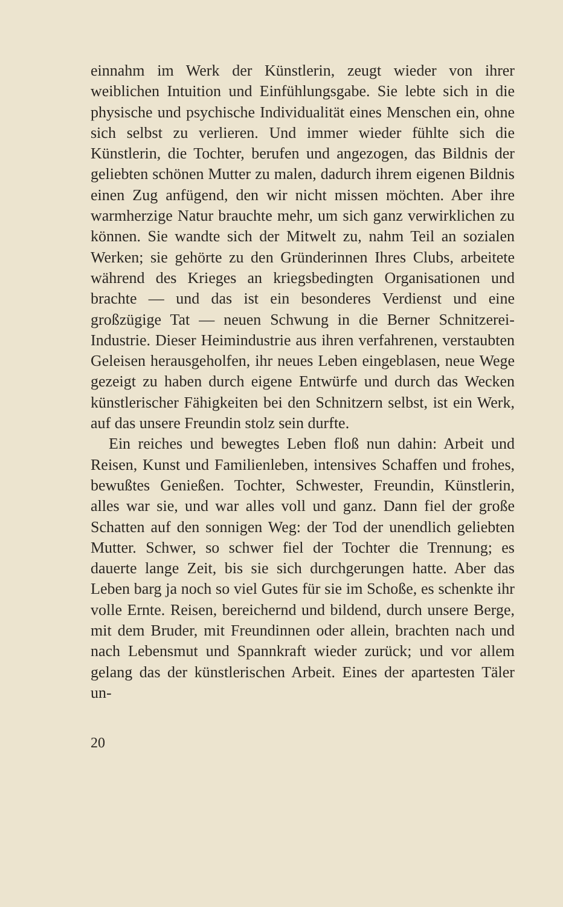einnahm im Werk der Künstlerin, zeugt wieder von ihrer weiblichen Intuition und Einfühlungsgabe. Sie lebte sich in die physische und psychische Individualität eines Menschen ein, ohne sich selbst zu verlieren. Und immer wieder fühlte sich die Künstlerin, die Tochter, berufen und angezogen, das Bildnis der geliebten schönen Mutter zu malen, dadurch ihrem eigenen Bildnis einen Zug anfügend, den wir nicht missen möchten. Aber ihre warmherzige Natur brauchte mehr, um sich ganz verwirklichen zu können. Sie wandte sich der Mitwelt zu, nahm Teil an sozialen Werken; sie gehörte zu den Gründerinnen Ihres Clubs, arbeitete während des Krieges an kriegsbedingten Organisationen und brachte — und das ist ein besonderes Verdienst und eine großzügige Tat — neuen Schwung in die Berner Schnitzerei-Industrie. Dieser Heimindustrie aus ihren verfahrenen, verstaubten Geleisen herausgeholfen, ihr neues Leben eingeblasen, neue Wege gezeigt zu haben durch eigene Entwürfe und durch das Wecken künstlerischer Fähigkeiten bei den Schnitzern selbst, ist ein Werk, auf das unsere Freundin stolz sein durfte.
Ein reiches und bewegtes Leben floß nun dahin: Arbeit und Reisen, Kunst und Familienleben, intensives Schaffen und frohes, bewußtes Genießen. Tochter, Schwester, Freundin, Künstlerin, alles war sie, und war alles voll und ganz. Dann fiel der große Schatten auf den sonnigen Weg: der Tod der unendlich geliebten Mutter. Schwer, so schwer fiel der Tochter die Trennung; es dauerte lange Zeit, bis sie sich durchgerungen hatte. Aber das Leben barg ja noch so viel Gutes für sie im Schoße, es schenkte ihr volle Ernte. Reisen, bereichernd und bildend, durch unsere Berge, mit dem Bruder, mit Freundinnen oder allein, brachten nach und nach Lebensmut und Spannkraft wieder zurück; und vor allem gelang das der künstlerischen Arbeit. Eines der apartesten Täler un-
20